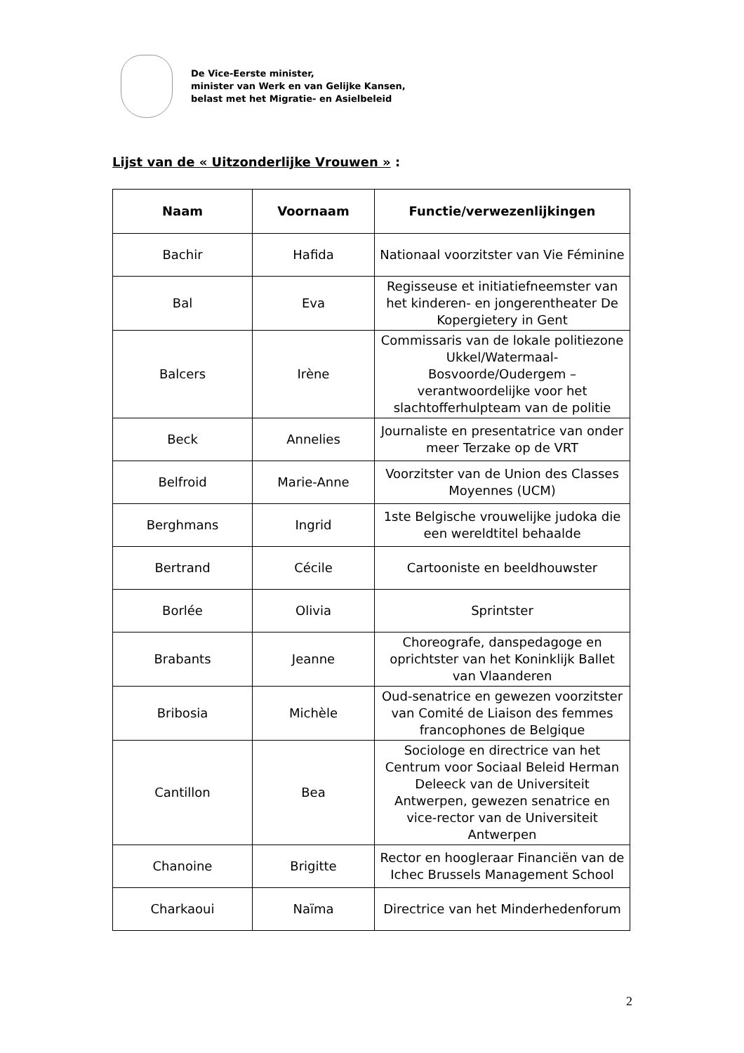De Vice-Eerste minister,
minister van Werk en van Gelijke Kansen,
belast met het Migratie- en Asielbeleid
Lijst van de « Uitzonderlijke Vrouwen » :
| Naam | Voornaam | Functie/verwezenlijkingen |
| --- | --- | --- |
| Bachir | Hafida | Nationaal voorzitster van Vie Féminine |
| Bal | Eva | Regisseuse et initiatiefneemster van het kinderen- en jongerentheater De Kopergietery in Gent |
| Balcers | Irène | Commissaris van de lokale politiezone Ukkel/Watermaal-Bosvoorde/Oudergem – verantwoordelijke voor het slachtofferhulpteam van de politie |
| Beck | Annelies | Journaliste en presentatrice van onder meer Terzake op de VRT |
| Belfroid | Marie-Anne | Voorzitster van de Union des Classes Moyennes (UCM) |
| Berghmans | Ingrid | 1ste Belgische vrouwelijke judoka die een wereldtitel behaalde |
| Bertrand | Cécile | Cartooniste en beeldhouwster |
| Borlée | Olivia | Sprintster |
| Brabants | Jeanne | Choreografe, danspedagoge en oprichtster van het Koninklijk Ballet van Vlaanderen |
| Bribosia | Michèle | Oud-senatrice en gewezen voorzitster van Comité de Liaison des femmes francophones de Belgique |
| Cantillon | Bea | Sociologe en directrice van het Centrum voor Sociaal Beleid Herman Deleeck van de Universiteit Antwerpen, gewezen senatrice en vice-rector van de Universiteit Antwerpen |
| Chanoine | Brigitte | Rector en hoogleraar Financiën van de Ichec Brussels Management School |
| Charkaoui | Naïma | Directrice van het Minderhedenforum |
2